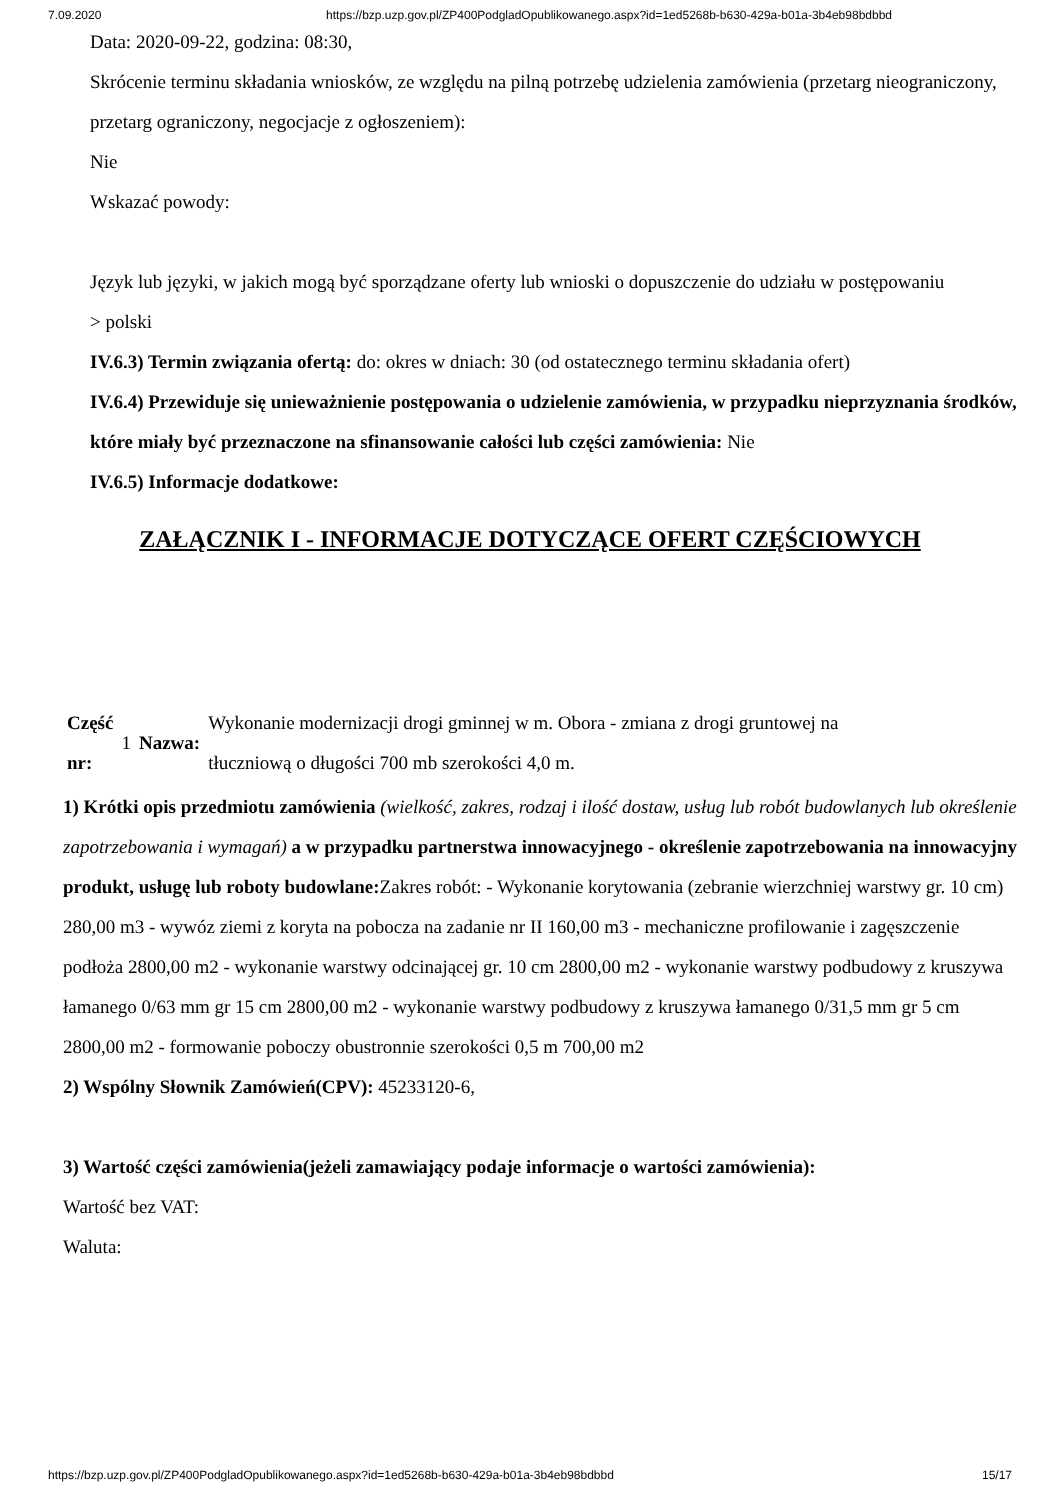7.09.2020 https://bzp.uzp.gov.pl/ZP400PodgladOpublikowanego.aspx?id=1ed5268b-b630-429a-b01a-3b4eb98bdbbd
Data: 2020-09-22, godzina: 08:30,
Skrócenie terminu składania wniosków, ze względu na pilną potrzebę udzielenia zamówienia (przetarg nieograniczony, przetarg ograniczony, negocjacje z ogłoszeniem):
Nie
Wskazać powody:
Język lub języki, w jakich mogą być sporządzane oferty lub wnioski o dopuszczenie do udziału w postępowaniu
> polski
IV.6.3) Termin związania ofertą: do: okres w dniach: 30 (od ostatecznego terminu składania ofert)
IV.6.4) Przewiduje się unieważnienie postępowania o udzielenie zamówienia, w przypadku nieprzyznania środków, które miały być przeznaczone na sfinansowanie całości lub części zamówienia: Nie
IV.6.5) Informacje dodatkowe:
ZAŁĄCZNIK I - INFORMACJE DOTYCZĄCE OFERT CZĘŚCIOWYCH
| Część nr: | 1 | Nazwa: | Wykonanie modernizacji drogi gminnej w m. Obora - zmiana z drogi gruntowej na tłuczniową o długości 700 mb szerokości 4,0 m. |
1) Krótki opis przedmiotu zamówienia (wielkość, zakres, rodzaj i ilość dostaw, usług lub robót budowlanych lub określenie zapotrzebowania i wymagań) a w przypadku partnerstwa innowacyjnego - określenie zapotrzebowania na innowacyjny produkt, usługę lub roboty budowlane: Zakres robót: - Wykonanie korytowania (zebranie wierzchniej warstwy gr. 10 cm) 280,00 m3 - wywóz ziemi z koryta na pobocza na zadanie nr II 160,00 m3 - mechaniczne profilowanie i zagęszczenie podłoża 2800,00 m2 - wykonanie warstwy odcinającej gr. 10 cm 2800,00 m2 - wykonanie warstwy podbudowy z kruszywa łamanego 0/63 mm gr 15 cm 2800,00 m2 - wykonanie warstwy podbudowy z kruszywa łamanego 0/31,5 mm gr 5 cm 2800,00 m2 - formowanie poboczy obustronnie szerokości 0,5 m 700,00 m2
2) Wspólny Słownik Zamówień(CPV): 45233120-6,
3) Wartość części zamówienia(jeżeli zamawiający podaje informacje o wartości zamówienia):
Wartość bez VAT:
Waluta:
https://bzp.uzp.gov.pl/ZP400PodgladOpublikowanego.aspx?id=1ed5268b-b630-429a-b01a-3b4eb98bdbbd 15/17